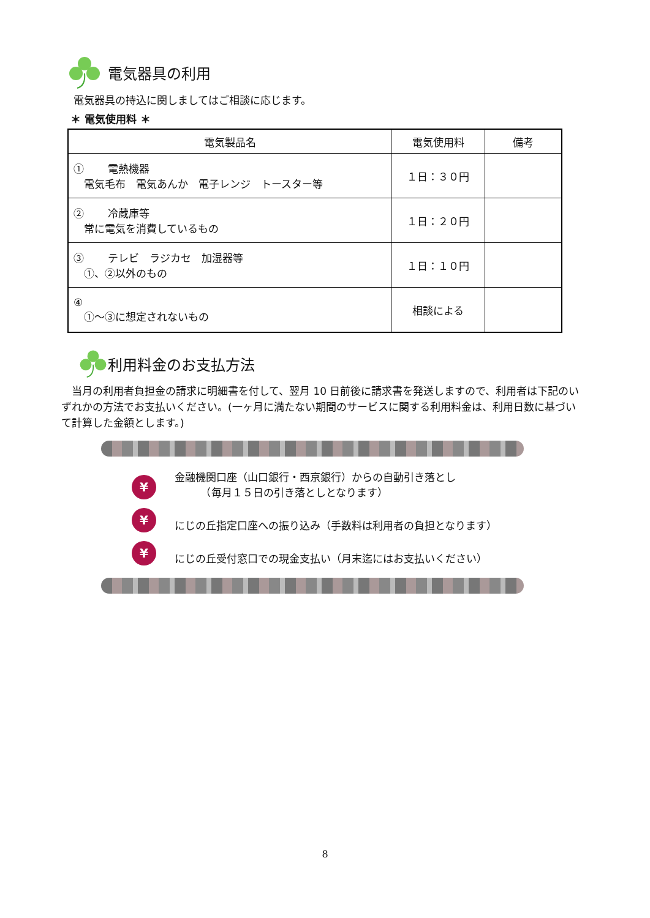電気器具の利用
電気器具の持込に関しましてはご相談に応じます。
＊ 電気使用料 ＊
| 電気製品名 | 電気使用料 | 備考 |
| --- | --- | --- |
| ① 電熱機器 電気毛布 電気あんか 電子レンジ トースター等 | １日：３０円 | |
| ② 冷蔵庫等 常に電気を消費しているもの | １日：２０円 | |
| ③ テレビ ラジカセ 加湿器等 ①、②以外のもの | １日：１０円 | |
| ④ ①～③に想定されないもの | 相談による | |
利用料金のお支払方法
　当月の利用者負担金の請求に明細書を付して、翌月 10 日前後に請求書を発送しますので、利用者は下記のいずれかの方法でお支払いください。(一ヶ月に満たない期間のサービスに関する利用料金は、利用日数に基づいて計算した金額とします。)
¥
金融機関口座（山口銀行・西京銀行）からの自動引き落とし
　　　（毎月１５日の引き落としとなります）
¥
にじの丘指定口座への振り込み（手数料は利用者の負担となります）
¥
にじの丘受付窓口での現金支払い（月末迄にはお支払いください）
8